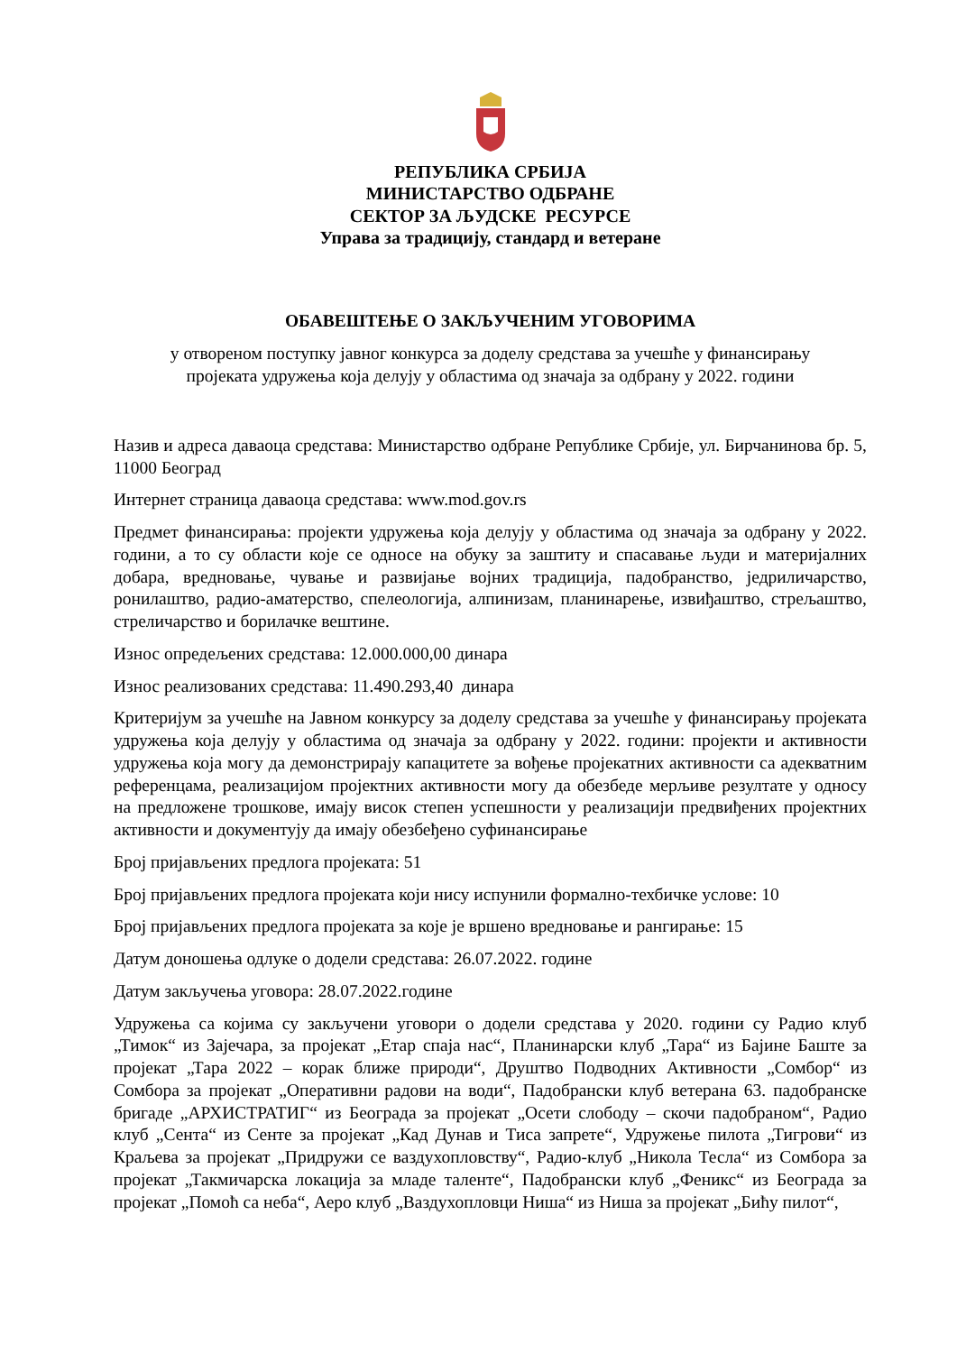РЕПУБЛИКА СРБИЈА
МИНИСТАРСТВО ОДБРАНЕ
СЕКТОР ЗА ЉУДСКЕ РЕСУРСЕ
Управа за традицију, стандард и ветеране
ОБАВЕШТЕЊЕ О ЗАКЉУЧЕНИМ УГОВОРИМА
у отвореном поступку јавног конкурса за доделу средстава за учешће у финансирању
пројеката удружења која делују у областима од значаја за одбрану у 2022. години
Назив и адреса даваоца средстава: Министарство одбране Републике Србије, ул. Бирчанинова бр. 5, 11000 Београд
Интернет страница даваоца средстава: www.mod.gov.rs
Предмет финансирања: пројекти удружења која делују у областима од значаја за одбрану у 2022. години, а то су области које се односе на обуку за заштиту и спасавање људи и материјалних добара, вредновање, чување и развијање војних традиција, падобранство, једриличарство, ронилаштво, радио-аматерство, спелеологија, алпинизам, планинарење, извиђаштво, стрељаштво, стреличарство и борилачке вештине.
Износ опредељених средстава: 12.000.000,00 динара
Износ реализованих средстава: 11.490.293,40 динара
Критеријум за учешће на Јавном конкурсу за доделу средстава за учешће у финансирању пројеката удружења која делују у областима од значаја за одбрану у 2022. години: пројекти и активности удружења која могу да демонстрирају капацитете за вођење пројекатних активности са адекватним референцама, реализацијом пројектних активности могу да обезбеде мерљиве резултате у односу на предложене трошкове, имају висок степен успешности у реализацији предвиђених пројектних активности и документују да имају обезбеђено суфинансирање
Број пријављених предлога пројеката: 51
Број пријављених предлога пројеката који нису испунили формално-техбичке услове: 10
Број пријављених предлога пројеката за које је вршено вредновање и рангирање: 15
Датум доношења одлуке о додели средстава: 26.07.2022. године
Датум закључења уговора: 28.07.2022.године
Удружења са којима су закључени уговори о додели средстава у 2020. години су Радио клуб „Тимок“ из Зајечара, за пројекат „Етар спаја нас“, Планинарски клуб „Тара“ из Бајине Баште за пројекат „Тара 2022 – корак ближе природи“, Друштво Подводних Активности „Сомбор“ из Сомбора за пројекат „Оперативни радови на води“, Падобрански клуб ветерана 63. падобранске бригаде „АРХИСТРАТИГ“ из Београда за пројекат „Осети слободу – скочи падобраном“, Радио клуб „Сента“ из Сенте за пројекат „Кад Дунав и Тиса запрете“, Удружење пилота „Тигрови“ из Краљева за пројекат „Придружи се ваздухопловству“, Радио-клуб „Никола Тесла“ из Сомбора за пројекат „Такмичарска локација за младе таленте“, Падобрански клуб „Феникс“ из Београда за пројекат „Помоћ са неба“, Аеро клуб „Ваздухопловци Ниша“ из Ниша за пројекат „Бићу пилот“,